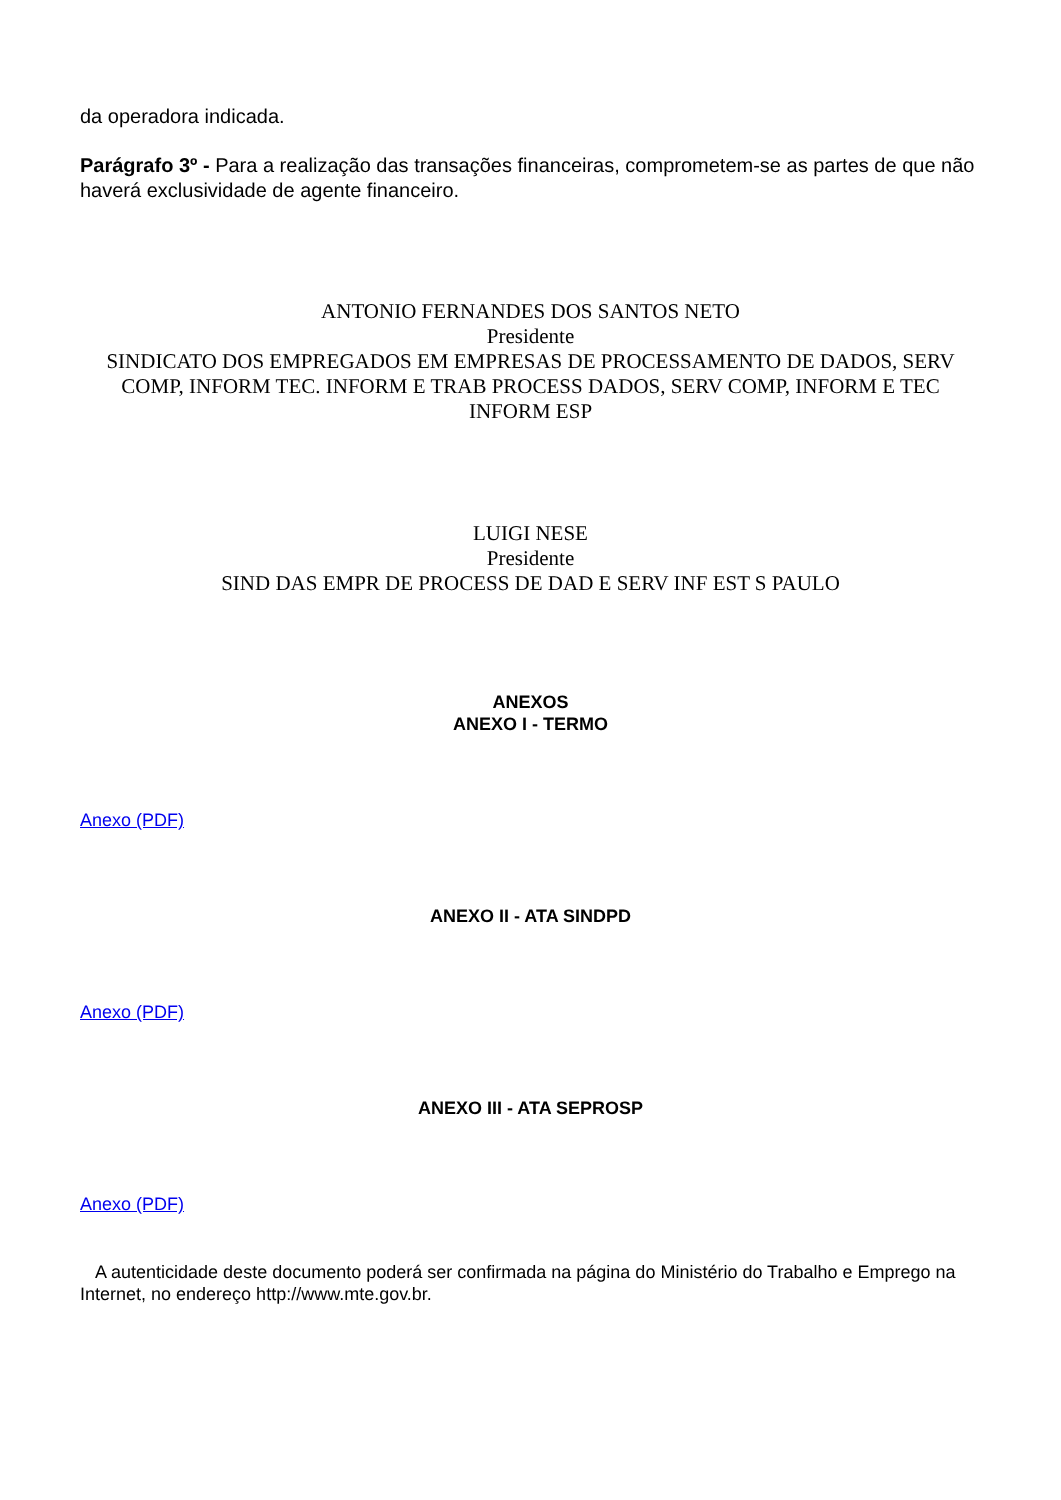da operadora indicada.
Parágrafo 3º - Para a realização das transações financeiras, comprometem-se as partes de que não haverá exclusividade de agente financeiro.
ANTONIO FERNANDES DOS SANTOS NETO
Presidente
SINDICATO DOS EMPREGADOS EM EMPRESAS DE PROCESSAMENTO DE DADOS, SERV COMP, INFORM TEC. INFORM E TRAB PROCESS DADOS, SERV COMP, INFORM E TEC INFORM ESP
LUIGI NESE
Presidente
SIND DAS EMPR DE PROCESS DE DAD E SERV INF EST S PAULO
ANEXOS
ANEXO I - TERMO
Anexo (PDF)
ANEXO II - ATA SINDPD
Anexo (PDF)
ANEXO III - ATA SEPROSP
Anexo (PDF)
A autenticidade deste documento poderá ser confirmada na página do Ministério do Trabalho e Emprego na Internet, no endereço http://www.mte.gov.br.